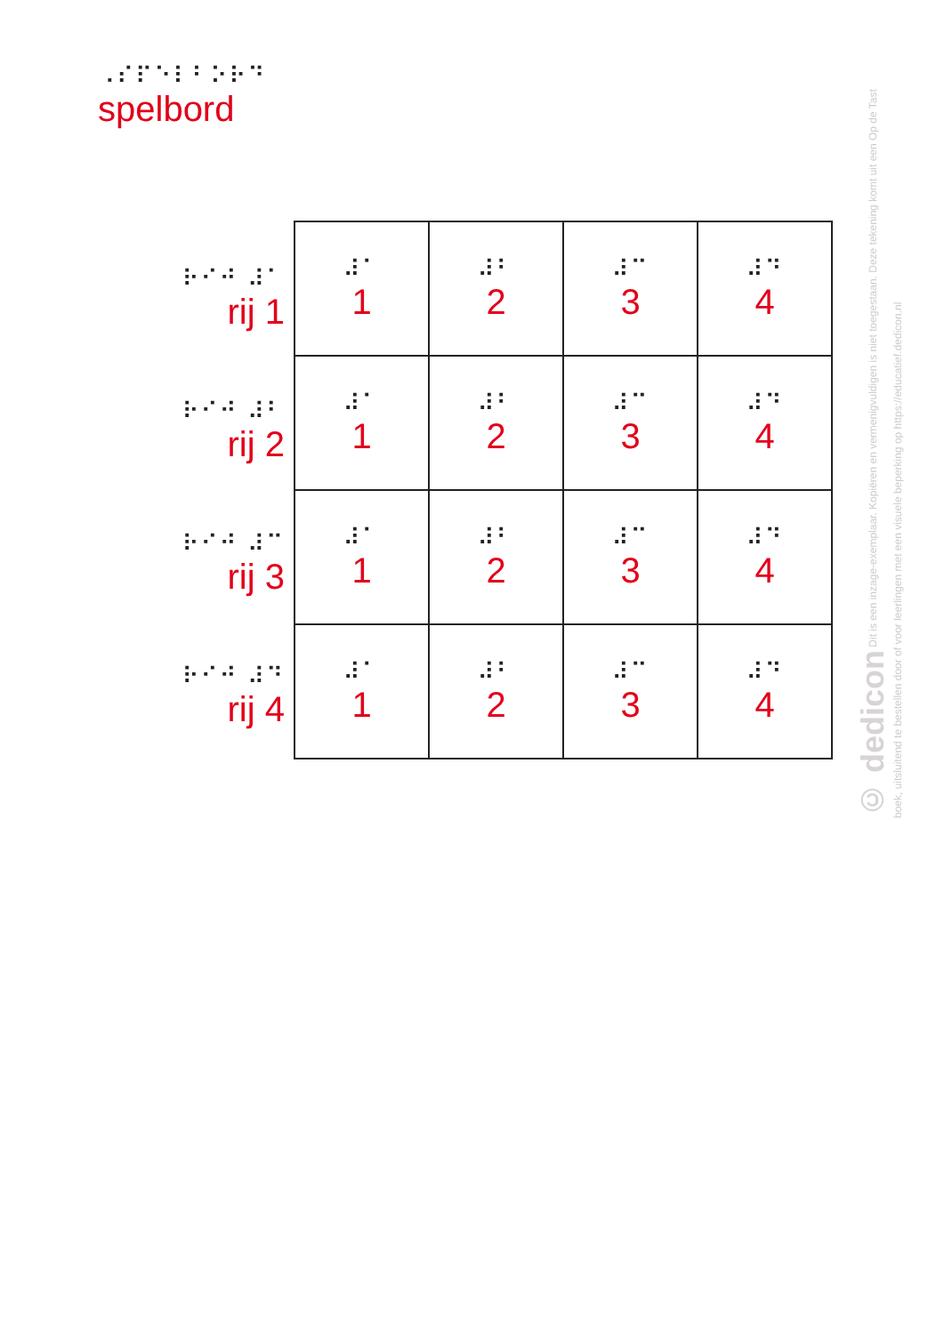⠠⠎⠏⠑⠇⠃⠕⠗⠙
spelbord
⠗⠊⠚ ⠼⠁
rij 1
⠗⠊⠚ ⠼⠃
rij 2
⠗⠊⠚ ⠼⠉
rij 3
⠗⠊⠚ ⠼⠙
rij 4
| ⠼⠁ 1 | ⠼⠃ 2 | ⠼⠉ 3 | ⠼⠙ 4 |
| ⠼⠁ 1 | ⠼⠃ 2 | ⠼⠉ 3 | ⠼⠙ 4 |
| ⠼⠁ 1 | ⠼⠃ 2 | ⠼⠉ 3 | ⠼⠙ 4 |
| ⠼⠁ 1 | ⠼⠃ 2 | ⠼⠉ 3 | ⠼⠙ 4 |
© dedicon Dit is een inzage-exemplaar. Kopiëren en vermenigvuldigen is niet toegestaan. Deze tekening komt uit een Op de Tast boek, uitsluitend te bestellen door of voor leerlingen met een visuele beperking op https://educatief.dedicon.nl